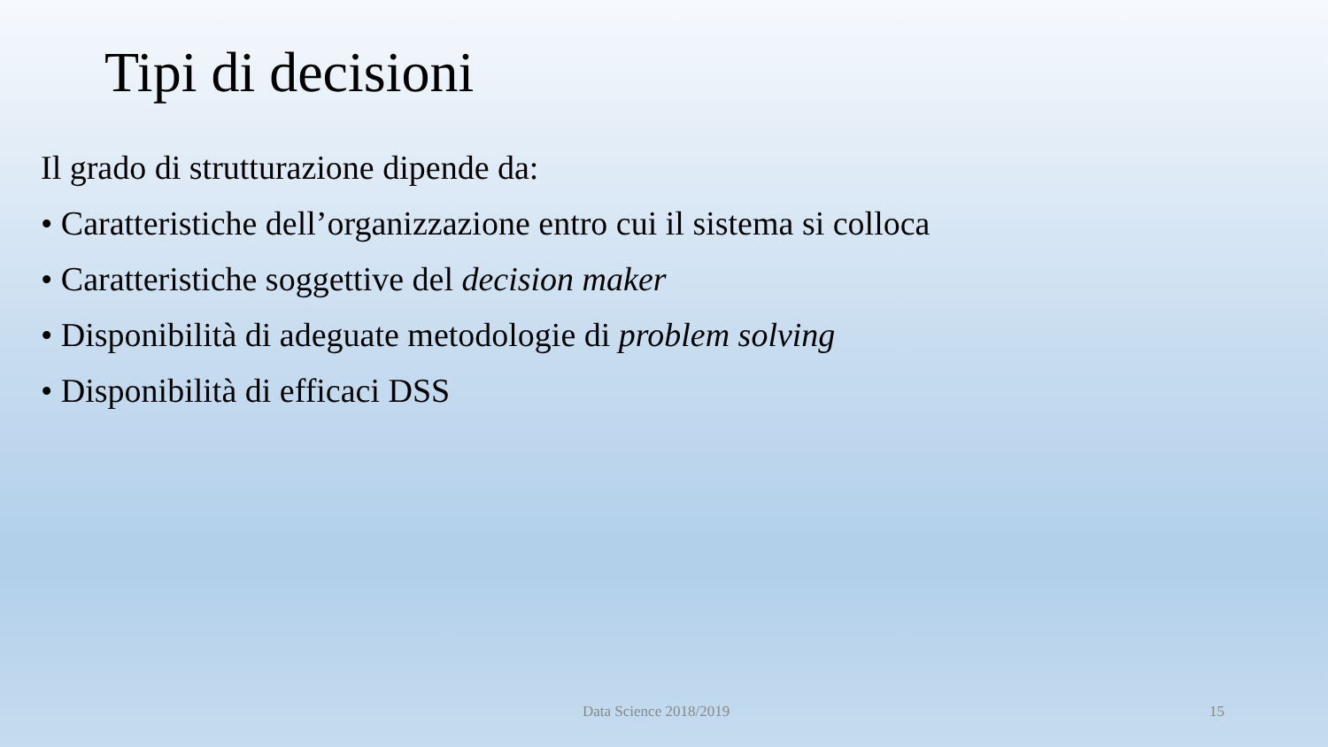Tipi di decisioni
Il grado di strutturazione dipende da:
• Caratteristiche dell’organizzazione entro cui il sistema si colloca
• Caratteristiche soggettive del decision maker
• Disponibilità di adeguate metodologie di problem solving
• Disponibilità di efficaci DSS
Data Science 2018/2019 15